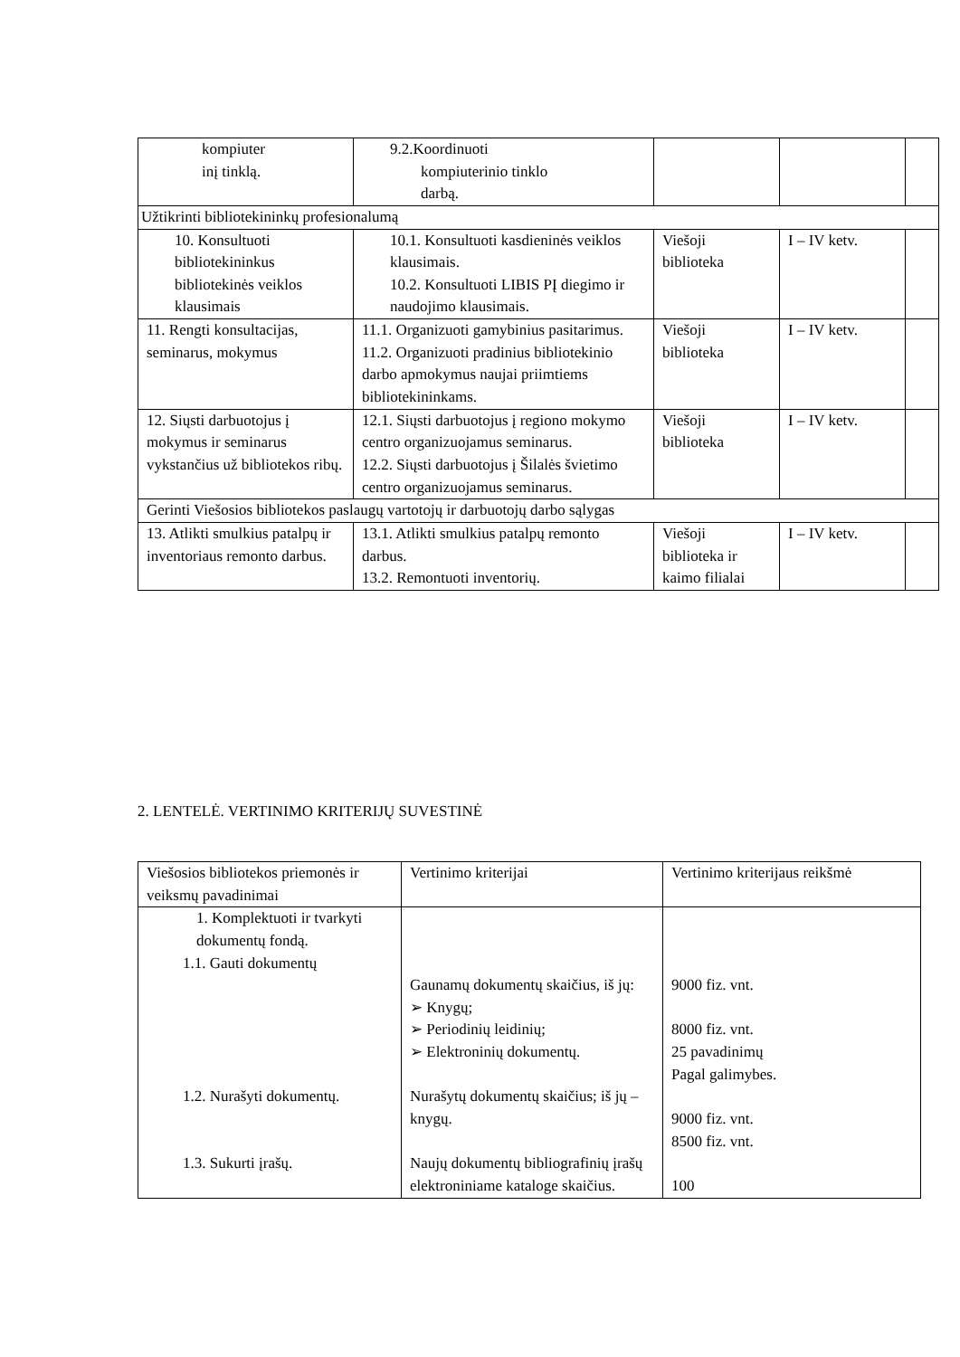| kompiuter inį tinklą. | 9.2.Koordinuoti kompiuterinio tinklo darbą. | | | |
| Užtikrinti bibliotekininkų profesionalumą | | | | |
| 10. Konsultuoti bibliotekininkus bibliotekinės veiklos klausimais | 10.1. Konsultuoti kasdieninės veiklos klausimais. 10.2. Konsultuoti LIBIS PĮ diegimo ir naudojimo klausimais. | Viešoji biblioteka | I – IV ketv. | |
| 11. Rengti konsultacijas, seminarus, mokymus | 11.1. Organizuoti gamybinius pasitarimus. 11.2. Organizuoti pradinius bibliotekinio darbo apmokymus naujai priimtiems bibliotekininkams. | Viešoji biblioteka | I – IV ketv. | |
| 12. Siųsti darbuotojus į mokymus ir seminarus vykstančius už bibliotekos ribų. | 12.1. Siųsti darbuotojus į regiono mokymo centro organizuojamus seminarus. 12.2. Siųsti darbuotojus į Šilalės švietimo centro organizuojamus seminarus. | Viešoji biblioteka | I – IV ketv. | |
| Gerinti Viešosios bibliotekos paslaugų vartotojų ir darbuotojų darbo sąlygas | | | | |
| 13. Atlikti smulkius patalpų ir inventoriaus remonto darbus. | 13.1. Atlikti smulkius patalpų remonto darbus. 13.2. Remontuoti inventorių. | Viešoji biblioteka ir kaimo filialai | I – IV ketv. | |
2. LENTELĖ. VERTINIMO KRITERIJŲ SUVESTINĖ
| Viešosios bibliotekos priemonės ir veiksmų pavadinimai | Vertinimo kriterijai | Vertinimo kriterijaus reikšmė |
| 1. Komplektuoti ir tvarkyti dokumentų fondą. 1.1. Gauti dokumentų 1.2. Nurašyti dokumentų. 1.3. Sukurti įrašų. | Gaunamų dokumentų skaičius, iš jų: ➢ Knygų; ➢ Periodinių leidinių; ➢ Elektroninių dokumentų. Nurašytų dokumentų skaičius; iš jų – knygų. Naujų dokumentų bibliografinių įrašų elektroniniame kataloge skaičius. | 9000 fiz. vnt. 8000 fiz. vnt. 25 pavadinimų Pagal galimybes. 9000 fiz. vnt. 8500 fiz. vnt. 100 |